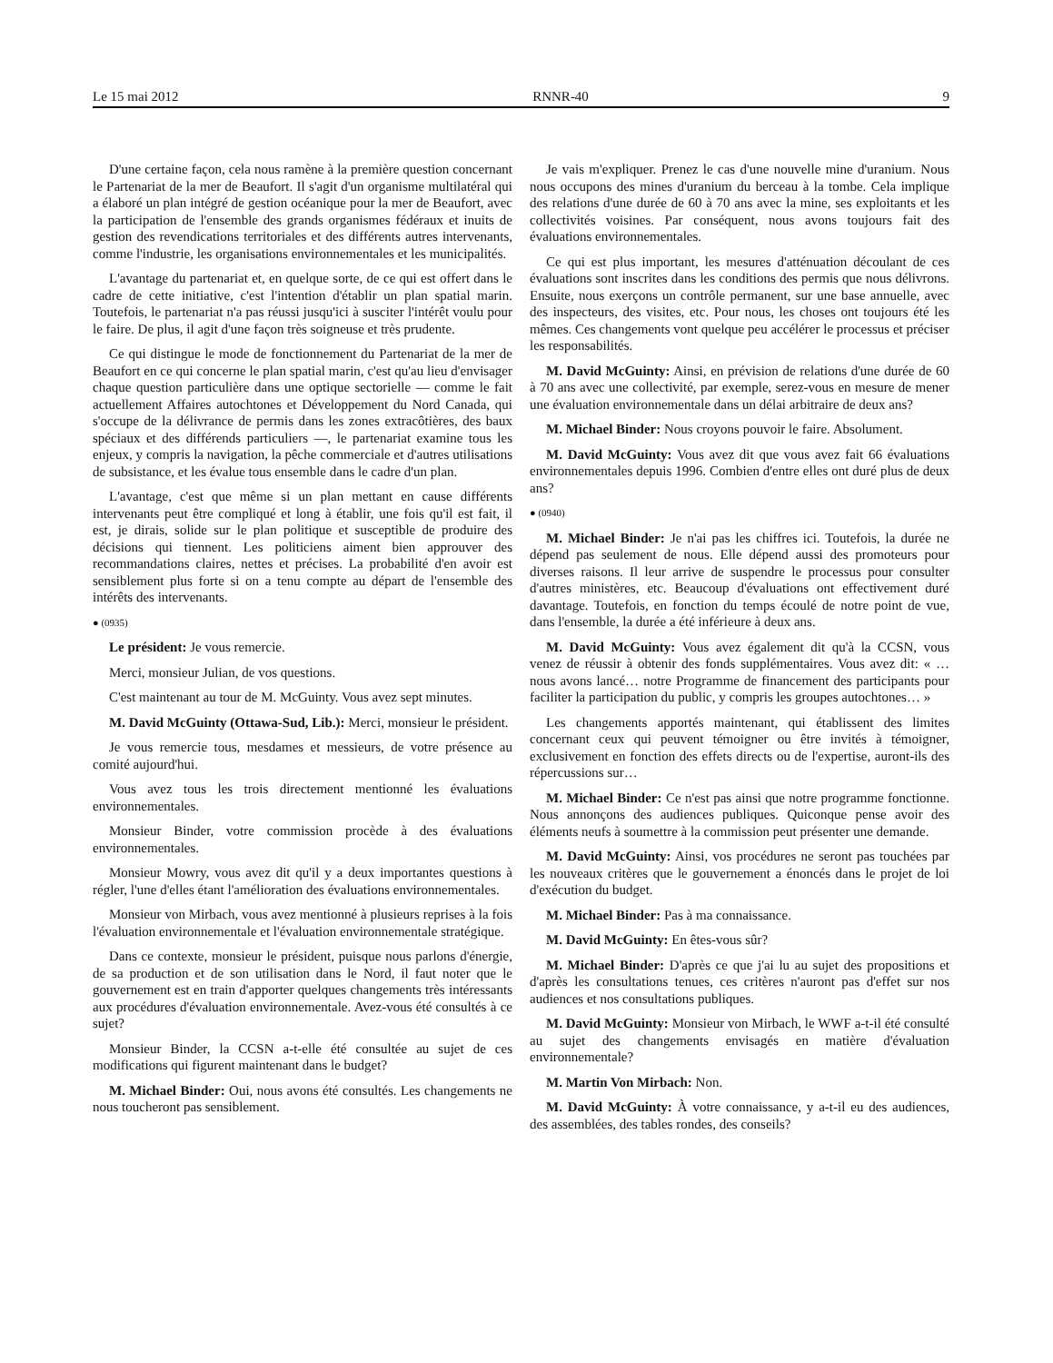Le 15 mai 2012 RNNR-40 9
D'une certaine façon, cela nous ramène à la première question concernant le Partenariat de la mer de Beaufort. Il s'agit d'un organisme multilatéral qui a élaboré un plan intégré de gestion océanique pour la mer de Beaufort, avec la participation de l'ensemble des grands organismes fédéraux et inuits de gestion des revendications territoriales et des différents autres intervenants, comme l'industrie, les organisations environnementales et les municipalités.
L'avantage du partenariat et, en quelque sorte, de ce qui est offert dans le cadre de cette initiative, c'est l'intention d'établir un plan spatial marin. Toutefois, le partenariat n'a pas réussi jusqu'ici à susciter l'intérêt voulu pour le faire. De plus, il agit d'une façon très soigneuse et très prudente.
Ce qui distingue le mode de fonctionnement du Partenariat de la mer de Beaufort en ce qui concerne le plan spatial marin, c'est qu'au lieu d'envisager chaque question particulière dans une optique sectorielle — comme le fait actuellement Affaires autochtones et Développement du Nord Canada, qui s'occupe de la délivrance de permis dans les zones extracôtières, des baux spéciaux et des différends particuliers —, le partenariat examine tous les enjeux, y compris la navigation, la pêche commerciale et d'autres utilisations de subsistance, et les évalue tous ensemble dans le cadre d'un plan.
L'avantage, c'est que même si un plan mettant en cause différents intervenants peut être compliqué et long à établir, une fois qu'il est fait, il est, je dirais, solide sur le plan politique et susceptible de produire des décisions qui tiennent. Les politiciens aiment bien approuver des recommandations claires, nettes et précises. La probabilité d'en avoir est sensiblement plus forte si on a tenu compte au départ de l'ensemble des intérêts des intervenants.
● (0935)
Le président: Je vous remercie.
Merci, monsieur Julian, de vos questions.
C'est maintenant au tour de M. McGuinty. Vous avez sept minutes.
M. David McGuinty (Ottawa-Sud, Lib.): Merci, monsieur le président.
Je vous remercie tous, mesdames et messieurs, de votre présence au comité aujourd'hui.
Vous avez tous les trois directement mentionné les évaluations environnementales.
Monsieur Binder, votre commission procède à des évaluations environnementales.
Monsieur Mowry, vous avez dit qu'il y a deux importantes questions à régler, l'une d'elles étant l'amélioration des évaluations environnementales.
Monsieur von Mirbach, vous avez mentionné à plusieurs reprises à la fois l'évaluation environnementale et l'évaluation environnementale stratégique.
Dans ce contexte, monsieur le président, puisque nous parlons d'énergie, de sa production et de son utilisation dans le Nord, il faut noter que le gouvernement est en train d'apporter quelques changements très intéressants aux procédures d'évaluation environnementale. Avez-vous été consultés à ce sujet?
Monsieur Binder, la CCSN a-t-elle été consultée au sujet de ces modifications qui figurent maintenant dans le budget?
M. Michael Binder: Oui, nous avons été consultés. Les changements ne nous toucheront pas sensiblement.
Je vais m'expliquer. Prenez le cas d'une nouvelle mine d'uranium. Nous nous occupons des mines d'uranium du berceau à la tombe. Cela implique des relations d'une durée de 60 à 70 ans avec la mine, ses exploitants et les collectivités voisines. Par conséquent, nous avons toujours fait des évaluations environnementales.
Ce qui est plus important, les mesures d'atténuation découlant de ces évaluations sont inscrites dans les conditions des permis que nous délivrons. Ensuite, nous exerçons un contrôle permanent, sur une base annuelle, avec des inspecteurs, des visites, etc. Pour nous, les choses ont toujours été les mêmes. Ces changements vont quelque peu accélérer le processus et préciser les responsabilités.
M. David McGuinty: Ainsi, en prévision de relations d'une durée de 60 à 70 ans avec une collectivité, par exemple, serez-vous en mesure de mener une évaluation environnementale dans un délai arbitraire de deux ans?
M. Michael Binder: Nous croyons pouvoir le faire. Absolument.
M. David McGuinty: Vous avez dit que vous avez fait 66 évaluations environnementales depuis 1996. Combien d'entre elles ont duré plus de deux ans?
● (0940)
M. Michael Binder: Je n'ai pas les chiffres ici. Toutefois, la durée ne dépend pas seulement de nous. Elle dépend aussi des promoteurs pour diverses raisons. Il leur arrive de suspendre le processus pour consulter d'autres ministères, etc. Beaucoup d'évaluations ont effectivement duré davantage. Toutefois, en fonction du temps écoulé de notre point de vue, dans l'ensemble, la durée a été inférieure à deux ans.
M. David McGuinty: Vous avez également dit qu'à la CCSN, vous venez de réussir à obtenir des fonds supplémentaires. Vous avez dit: « … nous avons lancé… notre Programme de financement des participants pour faciliter la participation du public, y compris les groupes autochtones… »
Les changements apportés maintenant, qui établissent des limites concernant ceux qui peuvent témoigner ou être invités à témoigner, exclusivement en fonction des effets directs ou de l'expertise, auront-ils des répercussions sur…
M. Michael Binder: Ce n'est pas ainsi que notre programme fonctionne. Nous annonçons des audiences publiques. Quiconque pense avoir des éléments neufs à soumettre à la commission peut présenter une demande.
M. David McGuinty: Ainsi, vos procédures ne seront pas touchées par les nouveaux critères que le gouvernement a énoncés dans le projet de loi d'exécution du budget.
M. Michael Binder: Pas à ma connaissance.
M. David McGuinty: En êtes-vous sûr?
M. Michael Binder: D'après ce que j'ai lu au sujet des propositions et d'après les consultations tenues, ces critères n'auront pas d'effet sur nos audiences et nos consultations publiques.
M. David McGuinty: Monsieur von Mirbach, le WWF a-t-il été consulté au sujet des changements envisagés en matière d'évaluation environnementale?
M. Martin Von Mirbach: Non.
M. David McGuinty: À votre connaissance, y a-t-il eu des audiences, des assemblées, des tables rondes, des conseils?